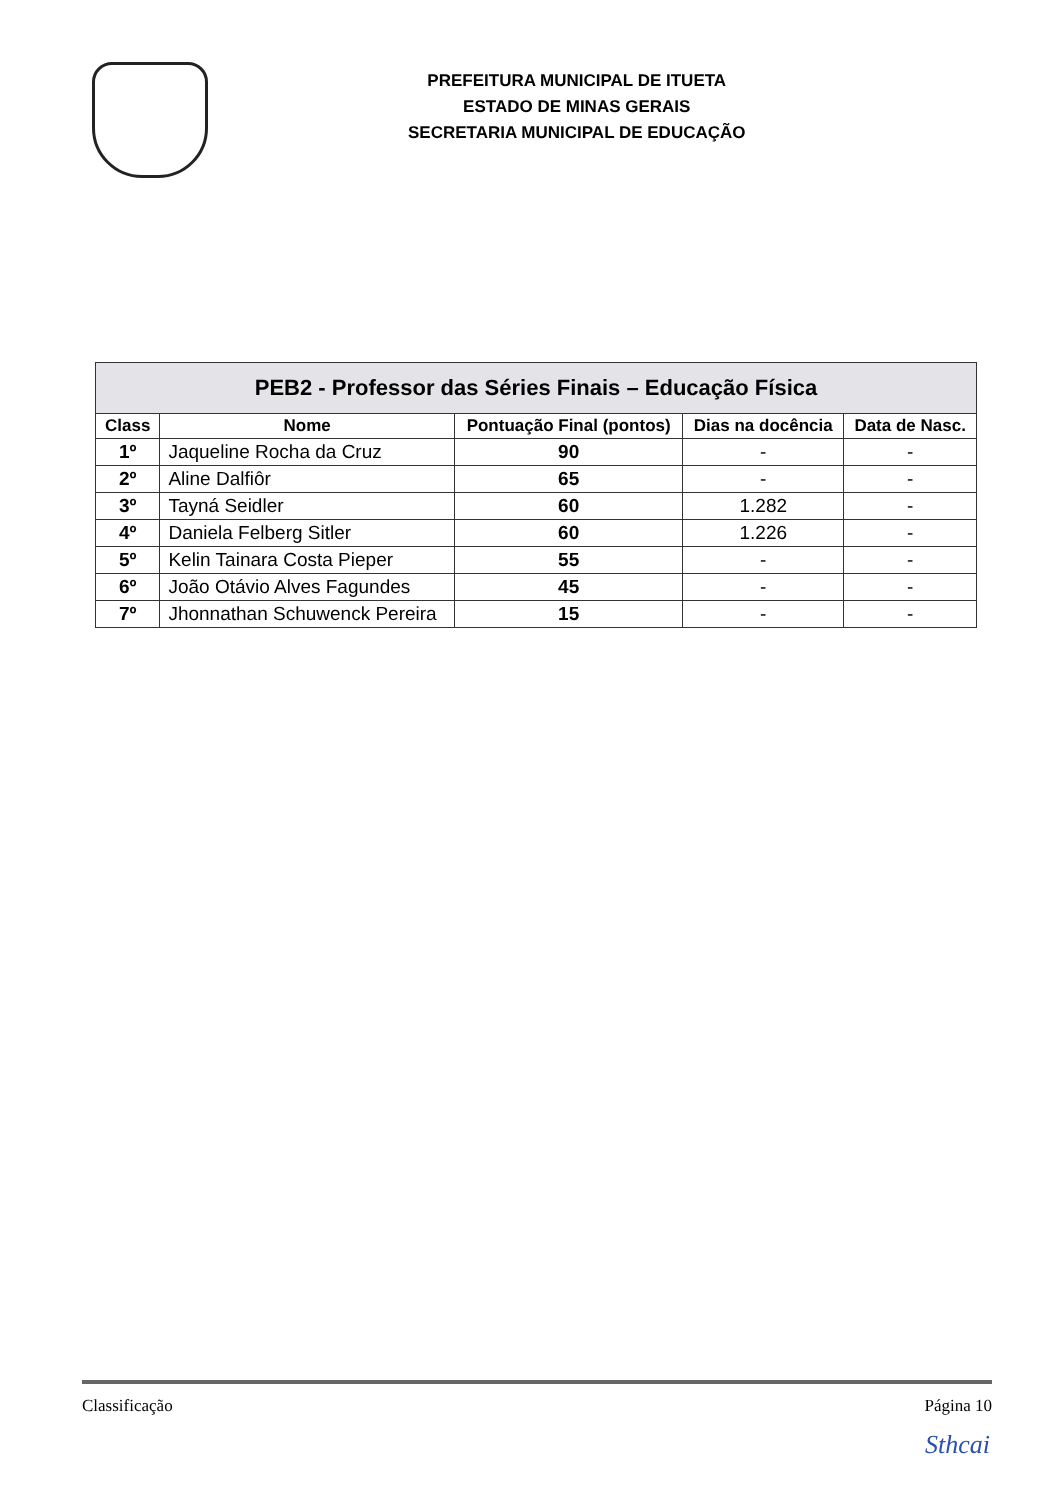PREFEITURA MUNICIPAL DE ITUETA
ESTADO DE MINAS GERAIS
SECRETARIA MUNICIPAL DE EDUCAÇÃO
| PEB2 - Professor das Séries Finais – Educação Física | | | | |
| --- | --- | --- | --- | --- |
| Class | Nome | Pontuação Final (pontos) | Dias na docência | Data de Nasc. |
| 1º | Jaqueline Rocha da Cruz | 90 | - | - |
| 2º | Aline Dalfiôr | 65 | - | - |
| 3º | Tayná Seidler | 60 | 1.282 | - |
| 4º | Daniela Felberg Sitler | 60 | 1.226 | - |
| 5º | Kelin Tainara Costa Pieper | 55 | - | - |
| 6º | João Otávio Alves Fagundes | 45 | - | - |
| 7º | Jhonnathan Schuwenck Pereira | 15 | - | - |
Classificação Página 10
Sthcai